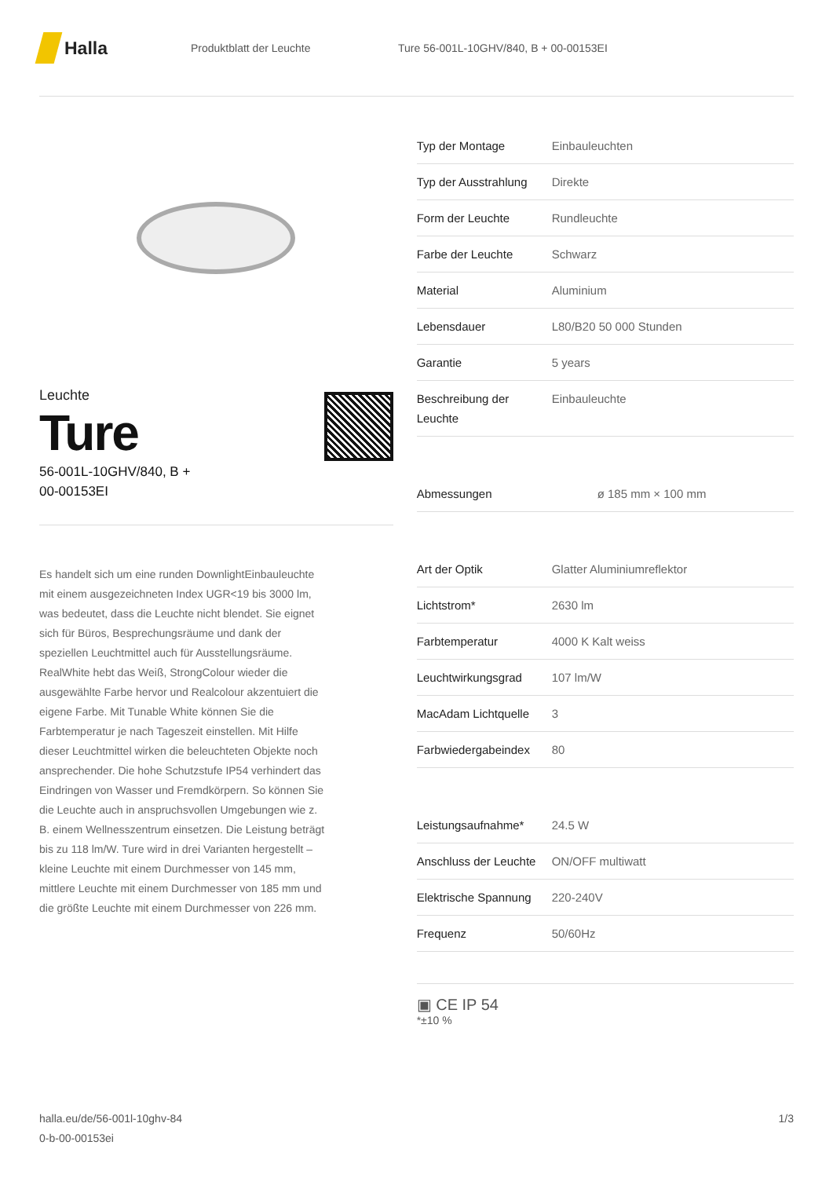Halla
Produktblatt der Leuchte
Ture 56-001L-10GHV/840, B + 00-00153EI
Leuchte
Ture
56-001L-10GHV/840, B +
00-00153EI
Es handelt sich um eine runden DownlightEinbauleuchte mit einem ausgezeichneten Index UGR<19 bis 3000 lm, was bedeutet, dass die Leuchte nicht blendet. Sie eignet sich für Büros, Besprechungsräume und dank der speziellen Leuchtmittel auch für Ausstellungsräume. RealWhite hebt das Weiß, StrongColour wieder die ausgewählte Farbe hervor und Realcolour akzentuiert die eigene Farbe. Mit Tunable White können Sie die Farbtemperatur je nach Tageszeit einstellen. Mit Hilfe dieser Leuchtmittel wirken die beleuchteten Objekte noch ansprechender. Die hohe Schutzstufe IP54 verhindert das Eindringen von Wasser und Fremdkörpern. So können Sie die Leuchte auch in anspruchsvollen Umgebungen wie z. B. einem Wellnesszentrum einsetzen. Die Leistung beträgt bis zu 118 lm/W. Ture wird in drei Varianten hergestellt – kleine Leuchte mit einem Durchmesser von 145 mm, mittlere Leuchte mit einem Durchmesser von 185 mm und die größte Leuchte mit einem Durchmesser von 226 mm.
| Typ der Montage | Einbauleuchten |
| Typ der Ausstrahlung | Direkte |
| Form der Leuchte | Rundleuchte |
| Farbe der Leuchte | Schwarz |
| Material | Aluminium |
| Lebensdauer | L80/B20 50 000 Stunden |
| Garantie | 5 years |
| Beschreibung der Leuchte | Einbauleuchte |
| Abmessungen | ø 185 mm × 100 mm |
| Art der Optik | Glatter Aluminiumreflektor |
| Lichtstrom* | 2630 lm |
| Farbtemperatur | 4000 K Kalt weiss |
| Leuchtwirkungsgrad | 107 lm/W |
| MacAdam Lichtquelle | 3 |
| Farbwiedergabeindex | 80 |
| Leistungsaufnahme* | 24.5 W |
| Anschluss der Leuchte | ON/OFF multiwatt |
| Elektrische Spannung | 220-240V |
| Frequenz | 50/60Hz |
▣ CE IP 54
*±10 %
halla.eu/de/56-001l-10ghv-84
0-b-00-00153ei
1/3